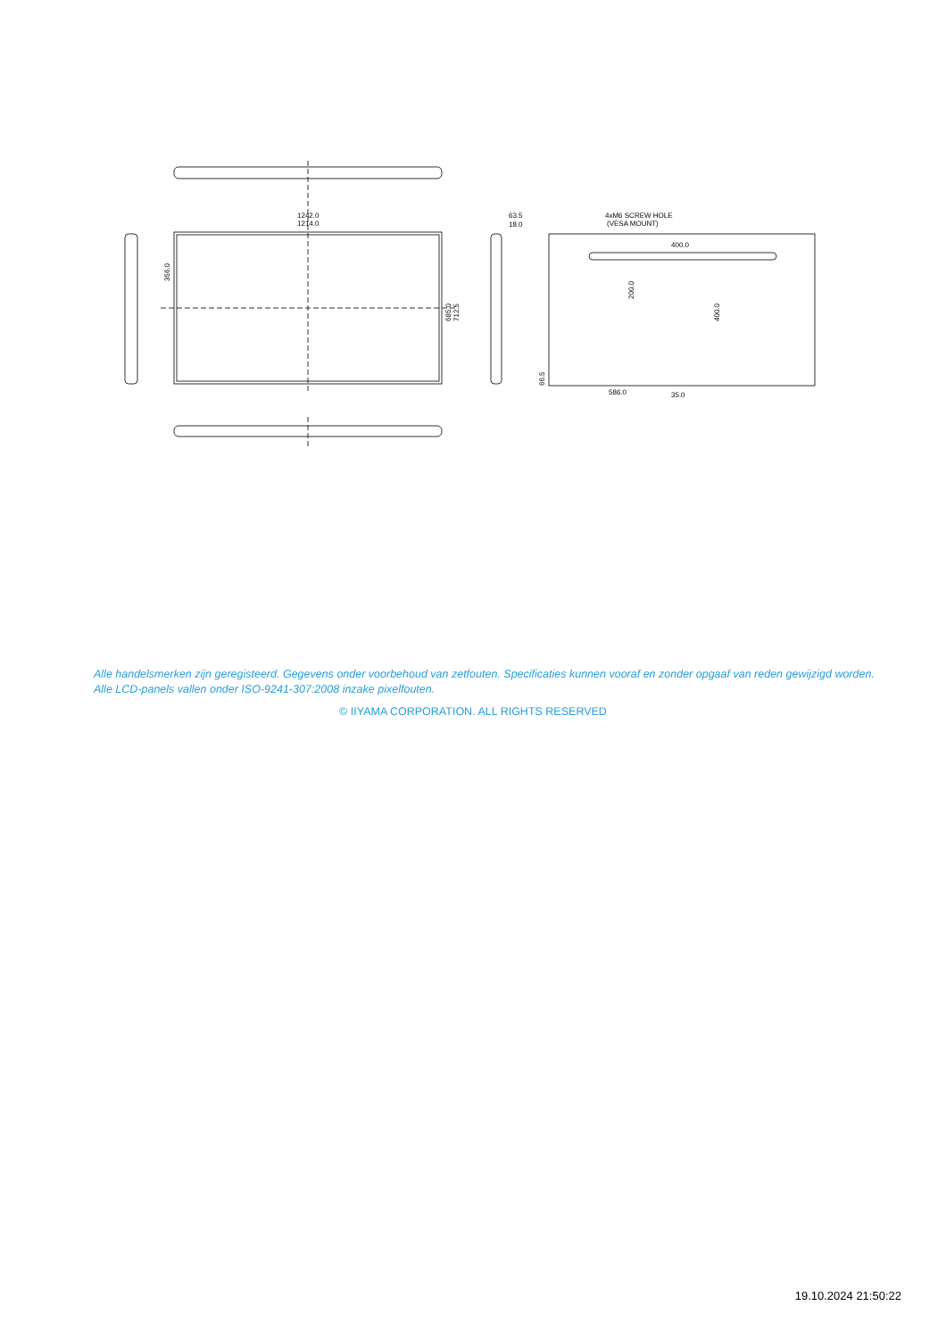1242.0
1214.0
63.5
18.0
4xM6 SCREW HOLE
(VESA MOUNT)
400.0
586.0
35.0
356.0
685.0
712.5
200.0
400.0
66.5
Alle handelsmerken zijn geregisteerd. Gegevens onder voorbehoud van zetfouten. Specificaties kunnen vooraf en zonder opgaaf van reden gewijzigd worden. Alle LCD-panels vallen onder ISO-9241-307:2008 inzake pixelfouten.
© IIYAMA CORPORATION. ALL RIGHTS RESERVED
19.10.2024 21:50:22